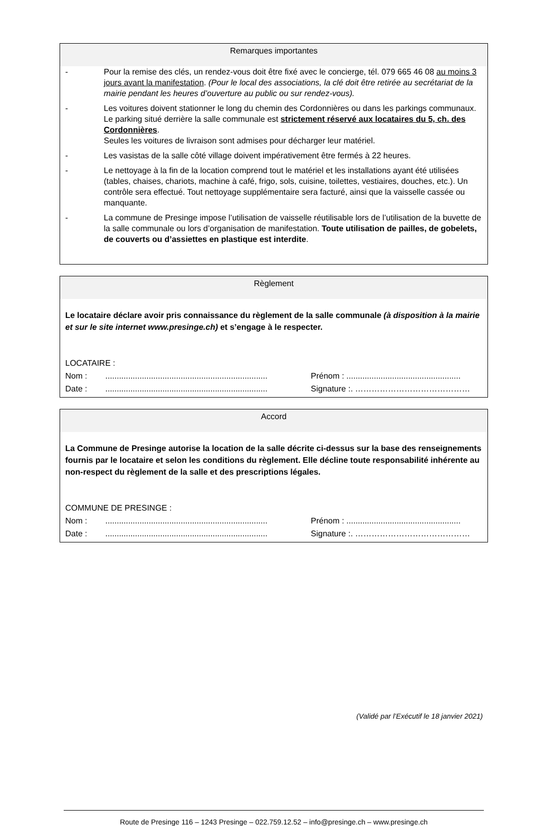Remarques importantes
- Pour la remise des clés, un rendez-vous doit être fixé avec le concierge, tél. 079 665 46 08 au moins 3 jours avant la manifestation. (Pour le local des associations, la clé doit être retirée au secrétariat de la mairie pendant les heures d’ouverture au public ou sur rendez-vous).
- Les voitures doivent stationner le long du chemin des Cordonnières ou dans les parkings communaux.
Le parking situé derrière la salle communale est strictement réservé aux locataires du 5, ch. des Cordonnières.
Seules les voitures de livraison sont admises pour décharger leur matériel.
- Les vasistas de la salle côté village doivent impérativement être fermés à 22 heures.
- Le nettoyage à la fin de la location comprend tout le matériel et les installations ayant été utilisées (tables, chaises, chariots, machine à café, frigo, sols, cuisine, toilettes, vestiaires, douches, etc.). Un contrôle sera effectué. Tout nettoyage supplémentaire sera facturé, ainsi que la vaisselle cassée ou manquante.
- La commune de Presinge impose l’utilisation de vaisselle réutilisable lors de l’utilisation de la buvette de la salle communale ou lors d’organisation de manifestation. Toute utilisation de pailles, de gobelets, de couverts ou d’assiettes en plastique est interdite.
Règlement
Le locataire déclare avoir pris connaissance du règlement de la salle communale (à disposition à la mairie et sur le site internet www.presinge.ch) et s’engage à le respecter.
LOCATAIRE :
Nom :....................................................................... Prénom : ..................................................
Date :....................................................................... Signature :. ……………………………………
Accord
La Commune de Presinge autorise la location de la salle décrite ci-dessus sur la base des renseignements fournis par le locataire et selon les conditions du règlement. Elle décline toute responsabilité inhérente au non-respect du règlement de la salle et des prescriptions légales.
COMMUNE DE PRESINGE :
Nom :....................................................................... Prénom : ..................................................
Date :....................................................................... Signature :. ……………………………………
(Validé par l’Exécutif le 18 janvier 2021)
Route de Presinge 116 – 1243 Presinge – 022.759.12.52 – info@presinge.ch – www.presinge.ch